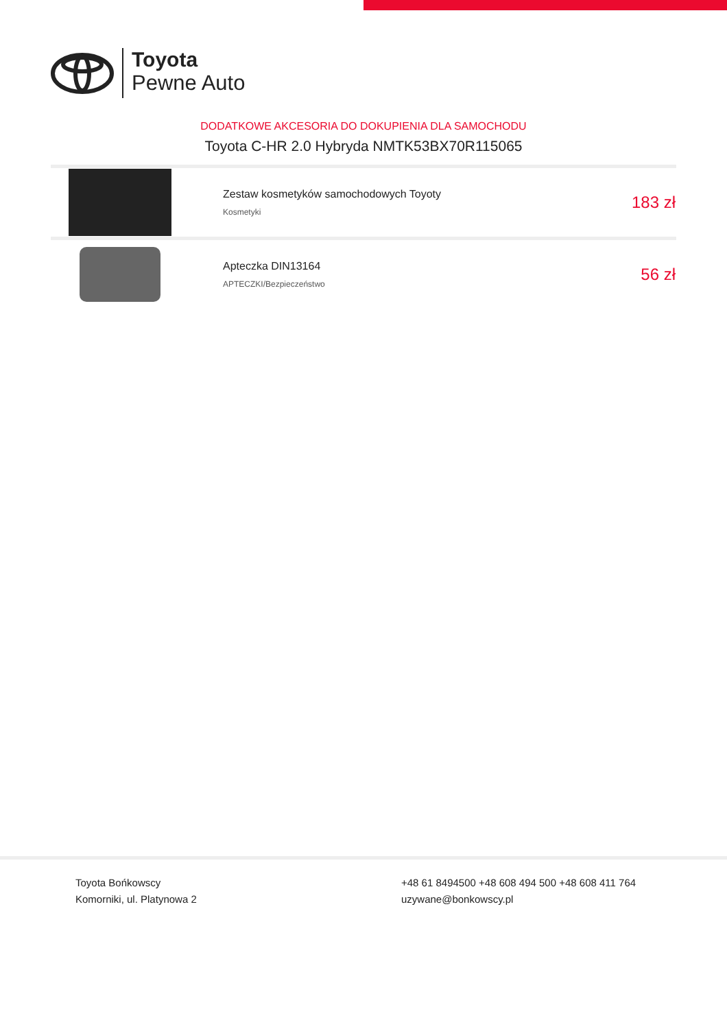Toyota
Pewne Auto
DODATKOWE AKCESORIA DO DOKUPIENIA DLA SAMOCHODU
Toyota C-HR 2.0 Hybryda NMTK53BX70R115065
| | Zestaw kosmetyków samochodowych Toyoty Kosmetyki | 183 zł |
| | Apteczka DIN13164 APTECZKI/Bezpieczeństwo | 56 zł |
Toyota Bońkowscy
Komorniki, ul. Platynowa 2
+48 61 8494500 +48 608 494 500 +48 608 411 764
uzywane@bonkowscy.pl